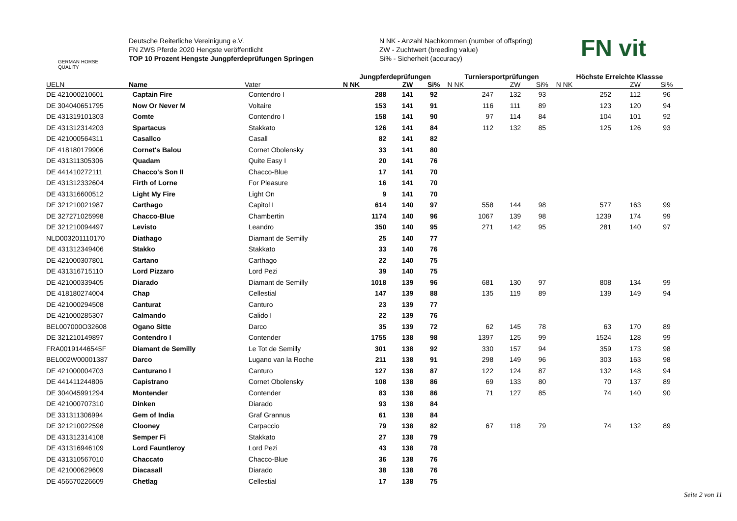GERMAN HORSE
QUALITY
Deutsche Reiterliche Vereinigung e.V.
FN ZWS Pferde 2020 Hengste veröffentlicht
TOP 10 Prozent Hengste Jungpferdeprüfungen Springen
N NK - Anzahl Nachkommen (number of offspring)
ZW - Zuchtwert (breeding value)
Si% - Sicherheit (accuracy)
FN vit
| | | | Jungpferdeprüfungen | | | Turniersportprüfungen | | | Höchste Erreichte Klassse | | |
| --- | --- | --- | --- | --- | --- | --- | --- | --- | --- | --- | --- |
| UELN | Name | Vater | N NK | ZW | Si% | N NK | ZW | Si% | N NK | ZW | Si% |
| DE 421000210601 | Captain Fire | Contendro I | 288 | 141 | 92 | 247 | 132 | 93 | 252 | 112 | 96 |
| DE 304040651795 | Now Or Never M | Voltaire | 153 | 141 | 91 | 116 | 111 | 89 | 123 | 120 | 94 |
| DE 431319101303 | Comte | Contendro I | 158 | 141 | 90 | 97 | 114 | 84 | 104 | 101 | 92 |
| DE 431312314203 | Spartacus | Stakkato | 126 | 141 | 84 | 112 | 132 | 85 | 125 | 126 | 93 |
| DE 421000564311 | Casallco | Casall | 82 | 141 | 82 | | | | | | |
| DE 418180179906 | Cornet's Balou | Cornet Obolensky | 33 | 141 | 80 | | | | | | |
| DE 431311305306 | Quadam | Quite Easy I | 20 | 141 | 76 | | | | | | |
| DE 441410272111 | Chacco's Son II | Chacco-Blue | 17 | 141 | 70 | | | | | | |
| DE 431312332604 | Firth of Lorne | For Pleasure | 16 | 141 | 70 | | | | | | |
| DE 431316600512 | Light My Fire | Light On | 9 | 141 | 70 | | | | | | |
| DE 321210021987 | Carthago | Capitol I | 614 | 140 | 97 | 558 | 144 | 98 | 577 | 163 | 99 |
| DE 327271025998 | Chacco-Blue | Chambertin | 1174 | 140 | 96 | 1067 | 139 | 98 | 1239 | 174 | 99 |
| DE 321210094497 | Levisto | Leandro | 350 | 140 | 95 | 271 | 142 | 95 | 281 | 140 | 97 |
| NLD003201110170 | Diathago | Diamant de Semilly | 25 | 140 | 77 | | | | | | |
| DE 431312349406 | Stakko | Stakkato | 33 | 140 | 76 | | | | | | |
| DE 421000307801 | Cartano | Carthago | 22 | 140 | 75 | | | | | | |
| DE 431316715110 | Lord Pizzaro | Lord Pezi | 39 | 140 | 75 | | | | | | |
| DE 421000339405 | Diarado | Diamant de Semilly | 1018 | 139 | 96 | 681 | 130 | 97 | 808 | 134 | 99 |
| DE 418180274004 | Chap | Cellestial | 147 | 139 | 88 | 135 | 119 | 89 | 139 | 149 | 94 |
| DE 421000294508 | Canturat | Canturo | 23 | 139 | 77 | | | | | | |
| DE 421000285307 | Calmando | Calido I | 22 | 139 | 76 | | | | | | |
| BEL007000O32608 | Ogano Sitte | Darco | 35 | 139 | 72 | 62 | 145 | 78 | 63 | 170 | 89 |
| DE 321210149897 | Contendro I | Contender | 1755 | 138 | 98 | 1397 | 125 | 99 | 1524 | 128 | 99 |
| FRA00191446545F | Diamant de Semilly | Le Tot de Semilly | 301 | 138 | 92 | 330 | 157 | 94 | 359 | 173 | 98 |
| BEL002W00001387 | Darco | Lugano van la Roche | 211 | 138 | 91 | 298 | 149 | 96 | 303 | 163 | 98 |
| DE 421000004703 | Canturano I | Canturo | 127 | 138 | 87 | 122 | 124 | 87 | 132 | 148 | 94 |
| DE 441411244806 | Capistrano | Cornet Obolensky | 108 | 138 | 86 | 69 | 133 | 80 | 70 | 137 | 89 |
| DE 304045991294 | Montender | Contender | 83 | 138 | 86 | 71 | 127 | 85 | 74 | 140 | 90 |
| DE 421000707310 | Dinken | Diarado | 93 | 138 | 84 | | | | | | |
| DE 331311306994 | Gem of India | Graf Grannus | 61 | 138 | 84 | | | | | | |
| DE 321210022598 | Clooney | Carpaccio | 79 | 138 | 82 | 67 | 118 | 79 | 74 | 132 | 89 |
| DE 431312314108 | Semper Fi | Stakkato | 27 | 138 | 79 | | | | | | |
| DE 431316946109 | Lord Fauntleroy | Lord Pezi | 43 | 138 | 78 | | | | | | |
| DE 431310567010 | Chaccato | Chacco-Blue | 36 | 138 | 76 | | | | | | |
| DE 421000629609 | Diacasall | Diarado | 38 | 138 | 76 | | | | | | |
| DE 456570226609 | Chetlag | Cellestial | 17 | 138 | 75 | | | | | | |
Seite 2 von 11